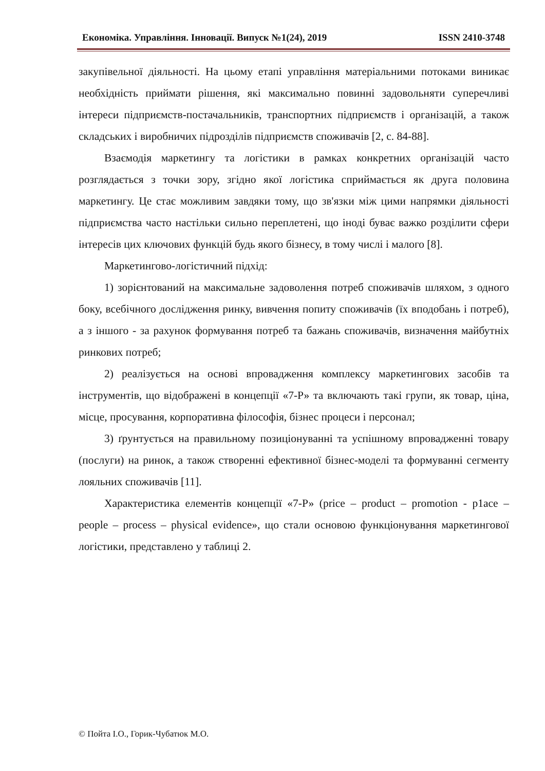Економіка. Управління. Інновації. Випуск №1(24), 2019 ISSN 2410-3748
закупівельної діяльності. На цьому етапі управління матеріальними потоками виникає необхідність приймати рішення, які максимально повинні задовольняти суперечливі інтереси підприємств-постачальників, транспортних підприємств і організацій, а також складських і виробничих підрозділів підприємств споживачів [2, с. 84-88].
Взаємодія маркетингу та логістики в рамках конкретних організацій часто розглядається з точки зору, згідно якої логістика сприймається як друга половина маркетингу. Це стає можливим завдяки тому, що зв'язки між цими напрямки діяльності підприємства часто настільки сильно переплетені, що іноді буває важко розділити сфери інтересів цих ключових функцій будь якого бізнесу, в тому числі і малого [8].
Маркетингово-логістичний підхід:
1) зорієнтований на максимальне задоволення потреб споживачів шляхом, з одного боку, всебічного дослідження ринку, вивчення попиту споживачів (їх вподобань і потреб), а з іншого - за рахунок формування потреб та бажань споживачів, визначення майбутніх ринкових потреб;
2) реалізується на основі впровадження комплексу маркетингових засобів та інструментів, що відображені в концепції «7-Р» та включають такі групи, як товар, ціна, місце, просування, корпоративна філософія, бізнес процеси і персонал;
3) ґрунтується на правильному позиціонуванні та успішному впровадженні товару (послуги) на ринок, а також створенні ефективної бізнес-моделі та формуванні сегменту лояльних споживачів [11].
Характеристика елементів концепції «7-Р» (price – product – promotion - p1ace – people – process – physical evidence», що стали основою функціонування маркетингової логістики, представлено у таблиці 2.
© Пойта І.О., Горик-Чубатюк М.О.